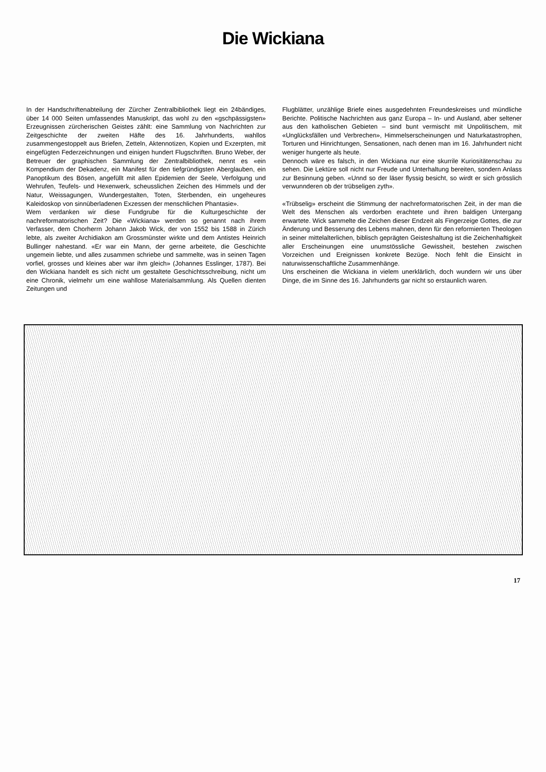Die Wickiana
In der Handschriftenabteilung der Zürcher Zentralbibliothek liegt ein 24bändiges, über 14 000 Seiten umfassendes Manuskript, das wohl zu den «gschpässigsten» Erzeugnissen zürcherischen Geistes zählt: eine Sammlung von Nachrichten zur Zeitgeschichte der zweiten Häfte des 16. Jahrhunderts, wahllos zusammengestoppelt aus Briefen, Zetteln, Aktennotizen, Kopien und Exzerpten, mit eingefügten Federzeichnungen und einigen hundert Flugschriften. Bruno Weber, der Betreuer der graphischen Sammlung der Zentralbibliothek, nennt es «ein Kompendium der Dekadenz, ein Manifest für den tiefgründigsten Aberglauben, ein Panoptikum des Bösen, angefüllt mit allen Epidemien der Seele, Verfolgung und Wehrufen, Teufels- und Hexenwerk, scheusslichen Zeichen des Himmels und der Natur, Weissagungen, Wundergestalten, Toten, Sterbenden, ein ungeheures Kaleidoskop von sinnüberladenen Exzessen der menschlichen Phantasie».
Wem verdanken wir diese Fundgrube für die Kulturgeschichte der nachreformatorischen Zeit? Die «Wickiana» werden so genannt nach ihrem Verfasser, dem Chorherrn Johann Jakob Wick, der von 1552 bis 1588 in Zürich lebte, als zweiter Archidiakon am Grossmünster wirkte und dem Antistes Heinrich Bullinger nahestand. «Er war ein Mann, der gerne arbeitete, die Geschichte ungemein liebte, und alles zusammen schriebe und sammelte, was in seinen Tagen vorfiel, grosses und kleines aber war ihm gleich» (Johannes Esslinger, 1787). Bei den Wickiana handelt es sich nicht um gestaltete Geschichtsschreibung, nicht um eine Chronik, vielmehr um eine wahllose Materialsammlung. Als Quellen dienten Zeitungen und
Flugblätter, unzählige Briefe eines ausgedehnten Freundeskreises und mündliche Berichte. Politische Nachrichten aus ganz Europa – In- und Ausland, aber seltener aus den katholischen Gebieten – sind bunt vermischt mit Unpolitischem, mit «Unglücksfällen und Verbrechen», Himmelserscheinungen und Naturkatastrophen, Torturen und Hinrichtungen, Sensationen, nach denen man im 16. Jahrhundert nicht weniger hungerte als heute.
Dennoch wäre es falsch, in den Wickiana nur eine skurrile Kuriositätenschau zu sehen. Die Lektüre soll nicht nur Freude und Unterhaltung bereiten, sondern Anlass zur Besinnung geben. «Unnd so der läser flyssig besicht, so wirdt er sich grösslich verwunnderen ob der trübseligen zyth».
«Trübselig» erscheint die Stimmung der nachreformatorischen Zeit, in der man die Welt des Menschen als verdorben erachtete und ihren baldigen Untergang erwartete. Wick sammelte die Zeichen dieser Endzeit als Fingerzeige Gottes, die zur Änderung und Besserung des Lebens mahnen, denn für den reformierten Theologen in seiner mittelalterlichen, biblisch geprägten Geisteshaltung ist die Zeichenhaftigkeit aller Erscheinungen eine unumstössliche Gewissheit, bestehen zwischen Vorzeichen und Ereignissen konkrete Bezüge. Noch fehlt die Einsicht in naturwissenschaftliche Zusammenhänge.
Uns erscheinen die Wickiana in vielem unerklärlich, doch wundern wir uns über Dinge, die im Sinne des 16. Jahrhunderts gar nicht so erstaunlich waren.
17